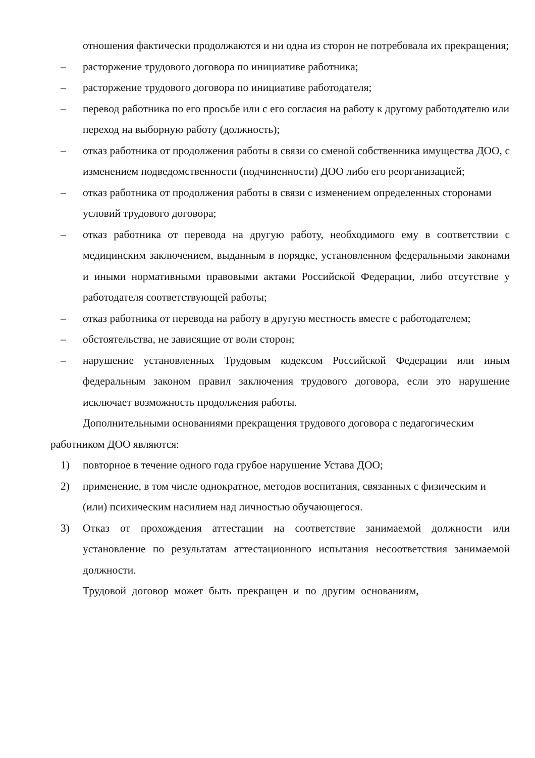отношения фактически продолжаются и ни одна из сторон не потребовала их прекращения;
– расторжение трудового договора по инициативе работника;
– расторжение трудового договора по инициативе работодателя;
– перевод работника по его просьбе или с его согласия на работу к другому работодателю или переход на выборную работу (должность);
– отказ работника от продолжения работы в связи со сменой собственника имущества ДОО, с изменением подведомственности (подчиненности) ДОО либо его реорганизацией;
– отказ работника от продолжения работы в связи с изменением определенных сторонами условий трудового договора;
– отказ работника от перевода на другую работу, необходимого ему в соответствии с медицинским заключением, выданным в порядке, установленном федеральными законами и иными нормативными правовыми актами Российской Федерации, либо отсутствие у работодателя соответствующей работы;
– отказ работника от перевода на работу в другую местность вместе с работодателем;
– обстоятельства, не зависящие от воли сторон;
– нарушение установленных Трудовым кодексом Российской Федерации или иным федеральным законом правил заключения трудового договора, если это нарушение исключает возможность продолжения работы.
Дополнительными основаниями прекращения трудового договора с педагогическим работником ДОО являются:
1) повторное в течение одного года грубое нарушение Устава ДОО;
2) применение, в том числе однократное, методов воспитания, связанных с физическим и (или) психическим насилием над личностью обучающегося.
3) Отказ от прохождения аттестации на соответствие занимаемой должности или установление по результатам аттестационного испытания несоответствия занимаемой должности.
Трудовой договор может быть прекращен и по другим основаниям,